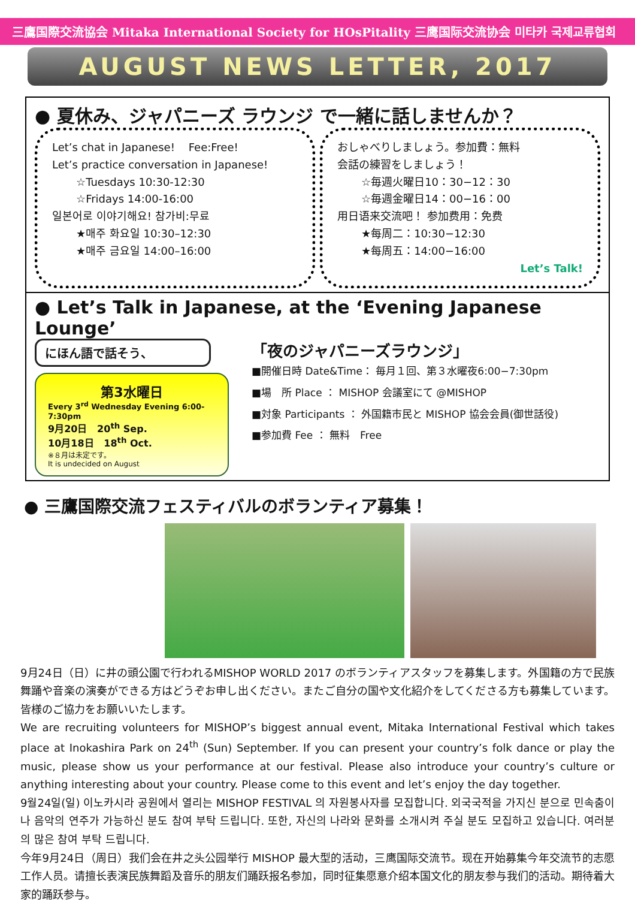三鷹国際交流協会 Mitaka International Society for HOsPitality 三鹰国际交流协会 미타카 국제교류협회
AUGUST NEWS LETTER, 2017
● 夏休み、ジャパニーズ ラウンジ で一緒に話しませんか？
Let’s chat in Japanese! Fee:Free!
Let’s practice conversation in Japanese!
☆Tuesdays 10:30-12:30
☆Fridays 14:00-16:00
일본어로 이야기해요! 참가비:무료
★매주 화요일 10:30–12:30
★매주 금요일 14:00–16:00
おしゃべりしましょう。参加費：無料
会話の練習をしましょう！
☆毎週火曜日10：30−12：30
☆毎週金曜日14：00−16：00
用日语来交流吧！ 参加费用：免费
★每周二：10:30−12:30
★每周五：14:00−16:00
Let’s Talk!
● Let’s Talk in Japanese, at the ‘Evening Japanese Lounge’
にほん語で話そう、
第3水曜日
Every 3<sup>rd</sup> Wednesday Evening 6:00-7:30pm
9月20日 20<sup>th</sup> Sep.
10月18日 18<sup>th</sup> Oct.
※８月は未定です。
It is undecided on August
「夜のジャパニーズラウンジ」
■開催日時 Date&Time： 毎月１回、第３水曜夜6:00−7:30pm
■場　所 Place ： MISHOP 会議室にて @MISHOP
■対象 Participants ： 外国籍市民と MISHOP 協会会員(御世話役)
■参加費 Fee ： 無料　Free
● 三鷹国際交流フェスティバルのボランティア募集！
9月24日（日）に井の頭公園で行われるMISHOP WORLD 2017 のボランティアスタッフを募集します。外国籍の方で民族舞踊や音楽の演奏ができる方はどうぞお申し出ください。またご自分の国や文化紹介をしてくださる方も募集しています。皆様のご協力をお願いいたします。
We are recruiting volunteers for MISHOP’s biggest annual event, Mitaka International Festival which takes place at Inokashira Park on 24<sup>th</sup> (Sun) September. If you can present your country’s folk dance or play the music, please show us your performance at our festival. Please also introduce your country’s culture or anything interesting about your country. Please come to this event and let’s enjoy the day together.
9월24일(일) 이노카시라 공원에서 열리는 MISHOP FESTIVAL 의 자원봉사자를 모집합니다. 외국국적을 가지신 분으로 민속춤이나 음악의 연주가 가능하신 분도 참여 부탁 드립니다. 또한, 자신의 나라와 문화를 소개시켜 주실 분도 모집하고 있습니다. 여러분의 많은 참여 부탁 드립니다.
今年9月24日（周日）我们会在井之头公园举行 MISHOP 最大型的活动，三鹰国际交流节。现在开始募集今年交流节的志愿工作人员。请擅长表演民族舞蹈及音乐的朋友们踊跃报名参加，同时征集愿意介绍本国文化的朋友参与我们的活动。期待着大家的踊跃参与。